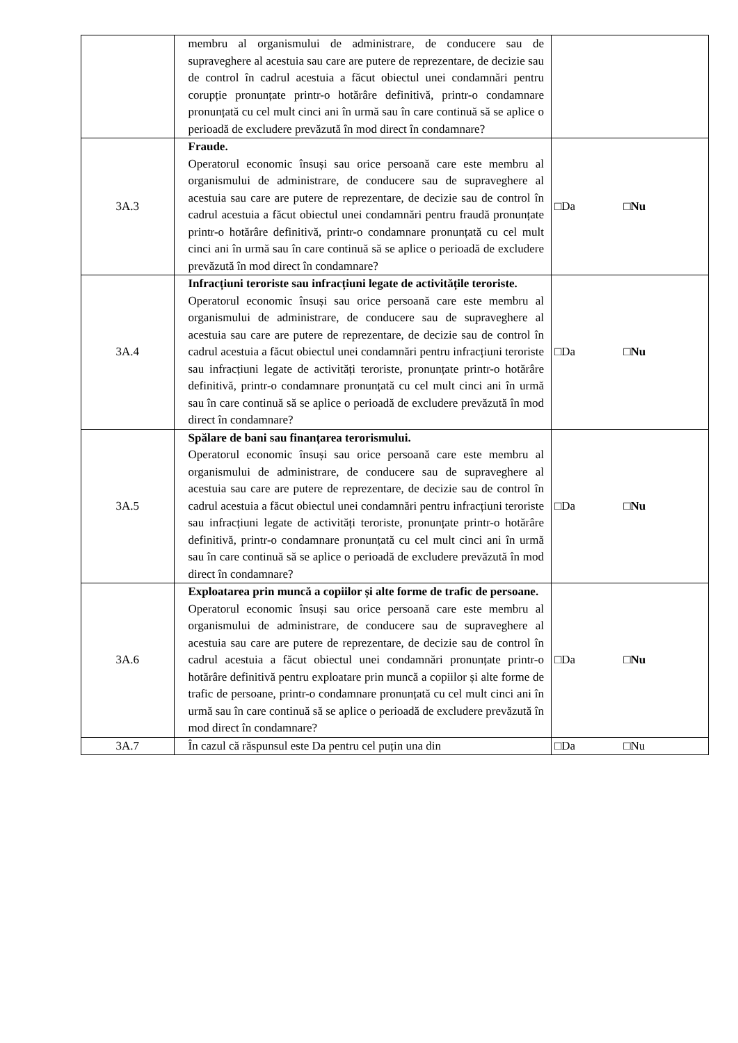| | membru al organismului de administrare, de conducere sau de supraveghere al acestuia sau care are putere de reprezentare, de decizie sau de control în cadrul acestuia a făcut obiectul unei condamnări pentru corupție pronunțate printr-o hotărâre definitivă, printr-o condamnare pronunțată cu cel mult cinci ani în urmă sau în care continuă să se aplice o perioadă de excludere prevăzută în mod direct în condamnare? | |
| 3A.3 | Fraude. Operatorul economic însuși sau orice persoană care este membru al organismului de administrare, de conducere sau de supraveghere al acestuia sau care are putere de reprezentare, de decizie sau de control în cadrul acestuia a făcut obiectul unei condamnări pentru fraudă pronunțate printr-o hotărâre definitivă, printr-o condamnare pronunțată cu cel mult cinci ani în urmă sau în care continuă să se aplice o perioadă de excludere prevăzută în mod direct în condamnare? | □Da □ Nu |
| 3A.4 | Infracțiuni teroriste sau infracțiuni legate de activitățile teroriste. Operatorul economic însuși sau orice persoană care este membru al organismului de administrare, de conducere sau de supraveghere al acestuia sau care are putere de reprezentare, de decizie sau de control în cadrul acestuia a făcut obiectul unei condamnări pentru infracțiuni teroriste sau infracțiuni legate de activități teroriste, pronunțate printr-o hotărâre definitivă, printr-o condamnare pronunțată cu cel mult cinci ani în urmă sau în care continuă să se aplice o perioadă de excludere prevăzută în mod direct în condamnare? | □Da □ Nu |
| 3A.5 | Spălare de bani sau finanțarea terorismului. Operatorul economic însuși sau orice persoană care este membru al organismului de administrare, de conducere sau de supraveghere al acestuia sau care are putere de reprezentare, de decizie sau de control în cadrul acestuia a făcut obiectul unei condamnări pentru infracțiuni teroriste sau infracțiuni legate de activități teroriste, pronunțate printr-o hotărâre definitivă, printr-o condamnare pronunțată cu cel mult cinci ani în urmă sau în care continuă să se aplice o perioadă de excludere prevăzută în mod direct în condamnare? | □Da □ Nu |
| 3A.6 | Exploatarea prin muncă a copiilor și alte forme de trafic de persoane. Operatorul economic însuși sau orice persoană care este membru al organismului de administrare, de conducere sau de supraveghere al acestuia sau care are putere de reprezentare, de decizie sau de control în cadrul acestuia a făcut obiectul unei condamnări pronunțate printr-o hotărâre definitivă pentru exploatare prin muncă a copiilor și alte forme de trafic de persoane, printr-o condamnare pronunțată cu cel mult cinci ani în urmă sau în care continuă să se aplice o perioadă de excludere prevăzută în mod direct în condamnare? | □Da □ Nu |
| 3A.7 | În cazul că răspunsul este Da pentru cel puțin una din | □Da □Nu |